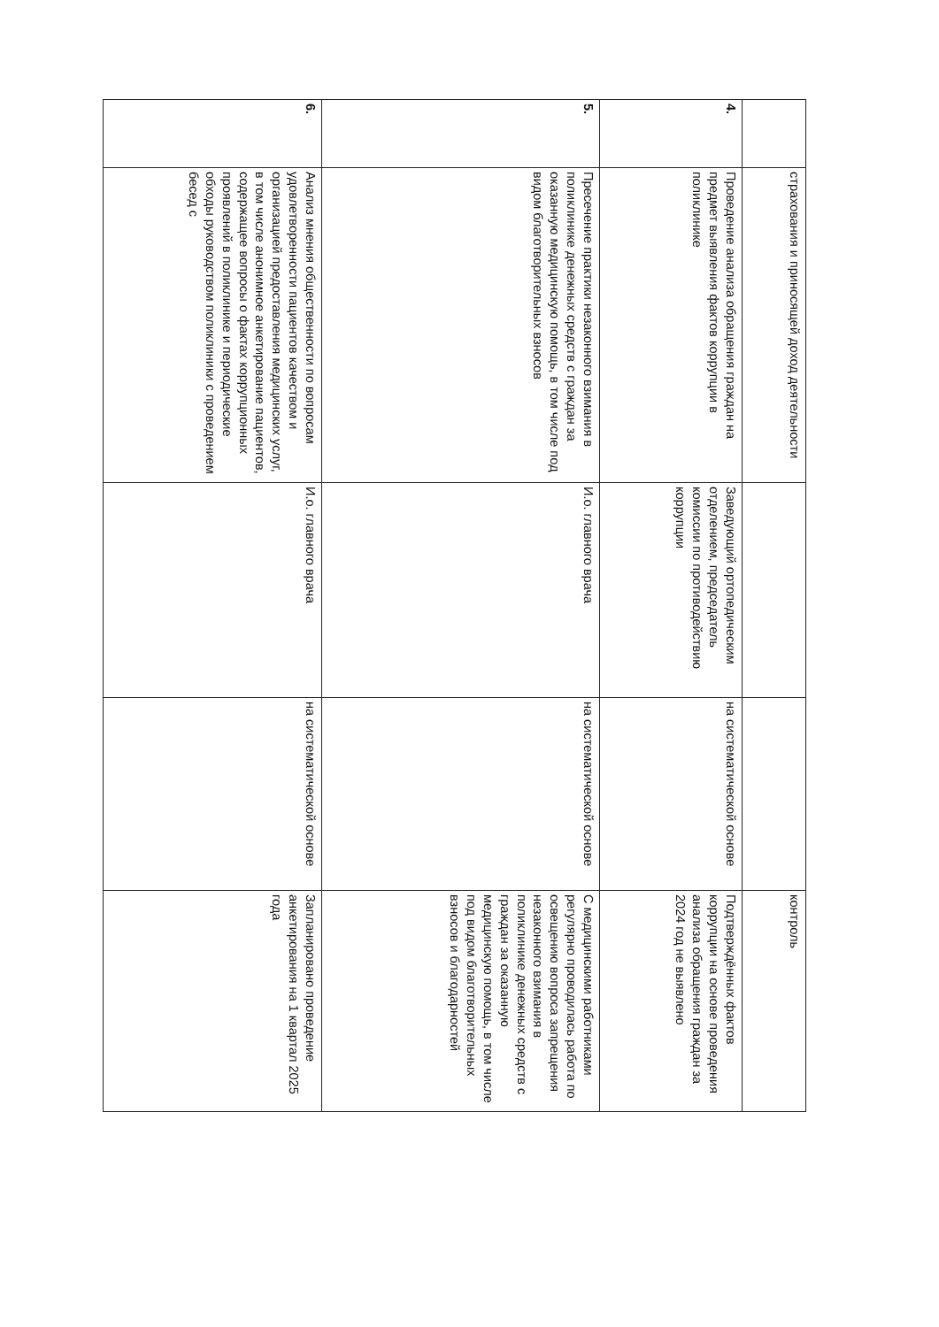| | страхования и приносящей доход деятельности | | | контроль |
| 4. | Проведение анализа обращения граждан на предмет выявления фактов коррупции в поликлинике | Заведующий ортопедическим отделением, председатель комиссии по противодействию коррупции | на систематической основе | Подтверждённых фактов коррупции на основе проведения анализа обращения граждан за 2024 год не выявлено |
| 5. | Пресечение практики незаконного взимания в поликлинике денежных средств с граждан за оказанную медицинскую помощь, в том числе под видом благотворительных взносов | И.о. главного врача | на систематической основе | С медицинскими работниками регулярно проводилась работа по освещению вопроса запрещения незаконного взимания в поликлинике денежных средств с граждан за оказанную медицинскую помощь, в том числе под видом благотворительных взносов и благодарностей |
| 6. | Анализ мнения общественности по вопросам удовлетворенности пациентов качеством и организацией предоставления медицинских услуг, в том числе анонимное анкетирование пациентов, содержащее вопросы о фактах коррупционных проявлений в поликлинике и периодические обходы руководством поликлиники с проведением бесед с | И.о. главного врача | на систематической основе | Запланировано проведение анкетирования на 1 квартал 2025 года |